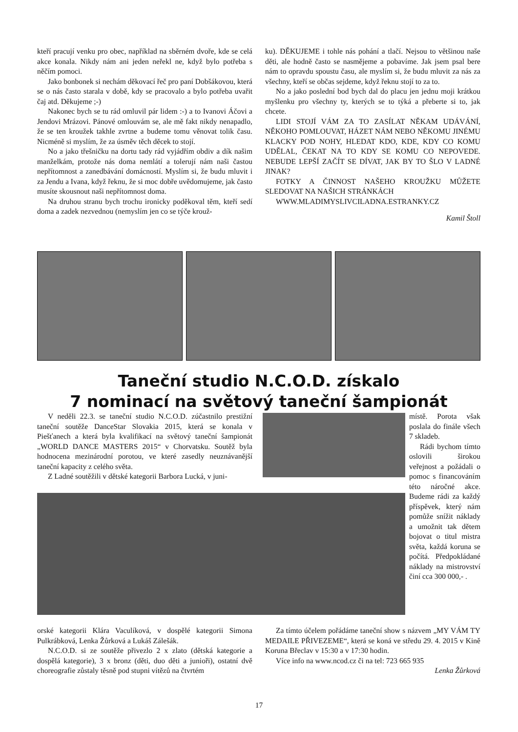kteří pracují venku pro obec, například na sběrném dvoře, kde se celá akce konala. Nikdy nám ani jeden neřekl ne, když bylo potřeba s něčím pomoci.
Jako bonbonek si nechám děkovací řeč pro paní Dobšákovou, která se o nás často starala v době, kdy se pracovalo a bylo potřeba uvařit čaj atd. Děkujeme ;-)
Nakonec bych se tu rád omluvil pár lidem :-) a to Ivanovi Áčovi a Jendovi Mrázovi. Pánové omlouvám se, ale mě fakt nikdy nenapadlo, že se ten kroužek takhle zvrtne a budeme tomu věnovat tolik času. Nicméně si myslím, že za úsměv těch děcek to stojí.
No a jako třešničku na dortu tady rád vyjádřím obdiv a dík našim manželkám, protože nás doma nemlátí a tolerují nám naši častou nepřítomnost a zanedbávání domácností. Myslím si, že budu mluvit i za Jendu a Ivana, když řeknu, že si moc dobře uvědomujeme, jak často musíte skousnout naši nepřítomnost doma.
Na druhou stranu bych trochu ironicky poděkoval těm, kteří sedí doma a zadek nezvednou (nemyslím jen co se týče krouž-
ku). DĚKUJEME i tohle nás pohání a tlačí. Nejsou to většinou naše děti, ale hodně často se nasmějeme a pobavíme. Jak jsem psal bere nám to opravdu spoustu času, ale myslím si, že budu mluvit za nás za všechny, kteří se občas sejdeme, když řeknu stojí to za to.
No a jako poslední bod bych dal do placu jen jednu moji krátkou myšlenku pro všechny ty, kterých se to týká a přeberte si to, jak chcete.
LIDI STOJÍ VÁM ZA TO ZASÍLAT NĚKAM UDÁVÁNÍ, NĚKOHO POMLOUVAT, HÁZET NÁM NEBO NĚKOMU JINÉMU KLACKY POD NOHY, HLEDAT KDO, KDE, KDY CO KOMU UDĚLAL, ČEKAT NA TO KDY SE KOMU CO NEPOVEDE. NEBUDE LEPŠÍ ZAČÍT SE DÍVAT, JAK BY TO ŠLO V LADNÉ JINAK?
FOTKY A ČINNOST NAŠEHO KROUŽKU MŮŽETE SLEDOVAT NA NAŠICH STRÁNKÁCH
WWW.MLADIMYSLIVCILADNA.ESTRANKY.CZ
Kamil Štoll
Taneční studio N.C.O.D. získalo
7 nominací na světový taneční šampionát
V neděli 22.3. se taneční studio N.C.O.D. zúčastnilo prestižní taneční soutěže DanceStar Slovakia 2015, která se konala v Piešťanech a která byla kvalifikací na světový taneční šampionát „WORLD DANCE MASTERS 2015“ v Chorvatsku. Soutěž byla hodnocena mezinárodní porotou, ve které zasedly neuznávanější taneční kapacity z celého světa.
Z Ladné soutěžili v dětské kategorii Barbora Lucká, v juni-
místě. Porota však poslala do finále všech 7 skladeb.
Rádi bychom tímto oslovili širokou veřejnost a požádali o pomoc s financováním této náročné akce. Budeme rádi za každý příspěvek, který nám pomůže snížit náklady a umožnit tak dětem bojovat o titul mistra světa, každá koruna se počítá. Předpokládané náklady na mistrovství činí cca 300 000,- .
orské kategorii Klára Vaculíková, v dospělé kategorii Simona Pulkrábková, Lenka Žůrková a Lukáš Zálešák.
N.C.O.D. si ze soutěže přivezlo 2 x zlato (dětská kategorie a dospělá kategorie), 3 x bronz (děti, duo děti a junioři), ostatní dvě choreografie zůstaly těsně pod stupni vítězů na čtvrtém
Za tímto účelem pořádáme taneční show s názvem „MY VÁM TY MEDAILE PŘIVEZEME“, která se koná ve středu 29. 4. 2015 v Kině Koruna Břeclav v 15:30 a v 17:30 hodin.
Více info na www.ncod.cz či na tel: 723 665 935
Lenka Žůrková
17